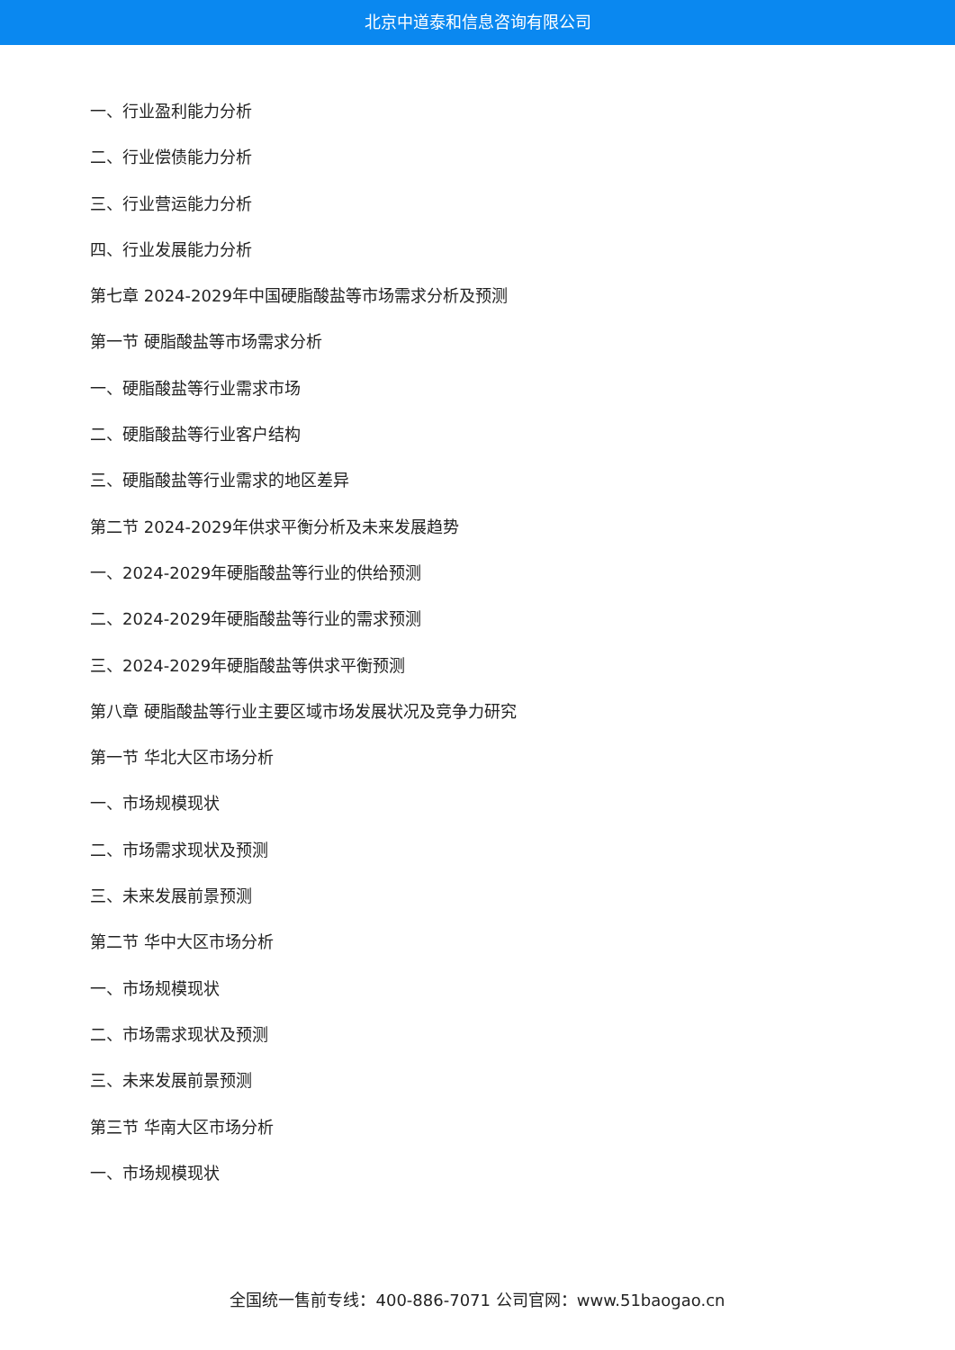北京中道泰和信息咨询有限公司
一、行业盈利能力分析
二、行业偿债能力分析
三、行业营运能力分析
四、行业发展能力分析
第七章 2024-2029年中国硬脂酸盐等市场需求分析及预测
第一节 硬脂酸盐等市场需求分析
一、硬脂酸盐等行业需求市场
二、硬脂酸盐等行业客户结构
三、硬脂酸盐等行业需求的地区差异
第二节 2024-2029年供求平衡分析及未来发展趋势
一、2024-2029年硬脂酸盐等行业的供给预测
二、2024-2029年硬脂酸盐等行业的需求预测
三、2024-2029年硬脂酸盐等供求平衡预测
第八章 硬脂酸盐等行业主要区域市场发展状况及竞争力研究
第一节 华北大区市场分析
一、市场规模现状
二、市场需求现状及预测
三、未来发展前景预测
第二节 华中大区市场分析
一、市场规模现状
二、市场需求现状及预测
三、未来发展前景预测
第三节 华南大区市场分析
一、市场规模现状
全国统一售前专线：400-886-7071 公司官网：www.51baogao.cn